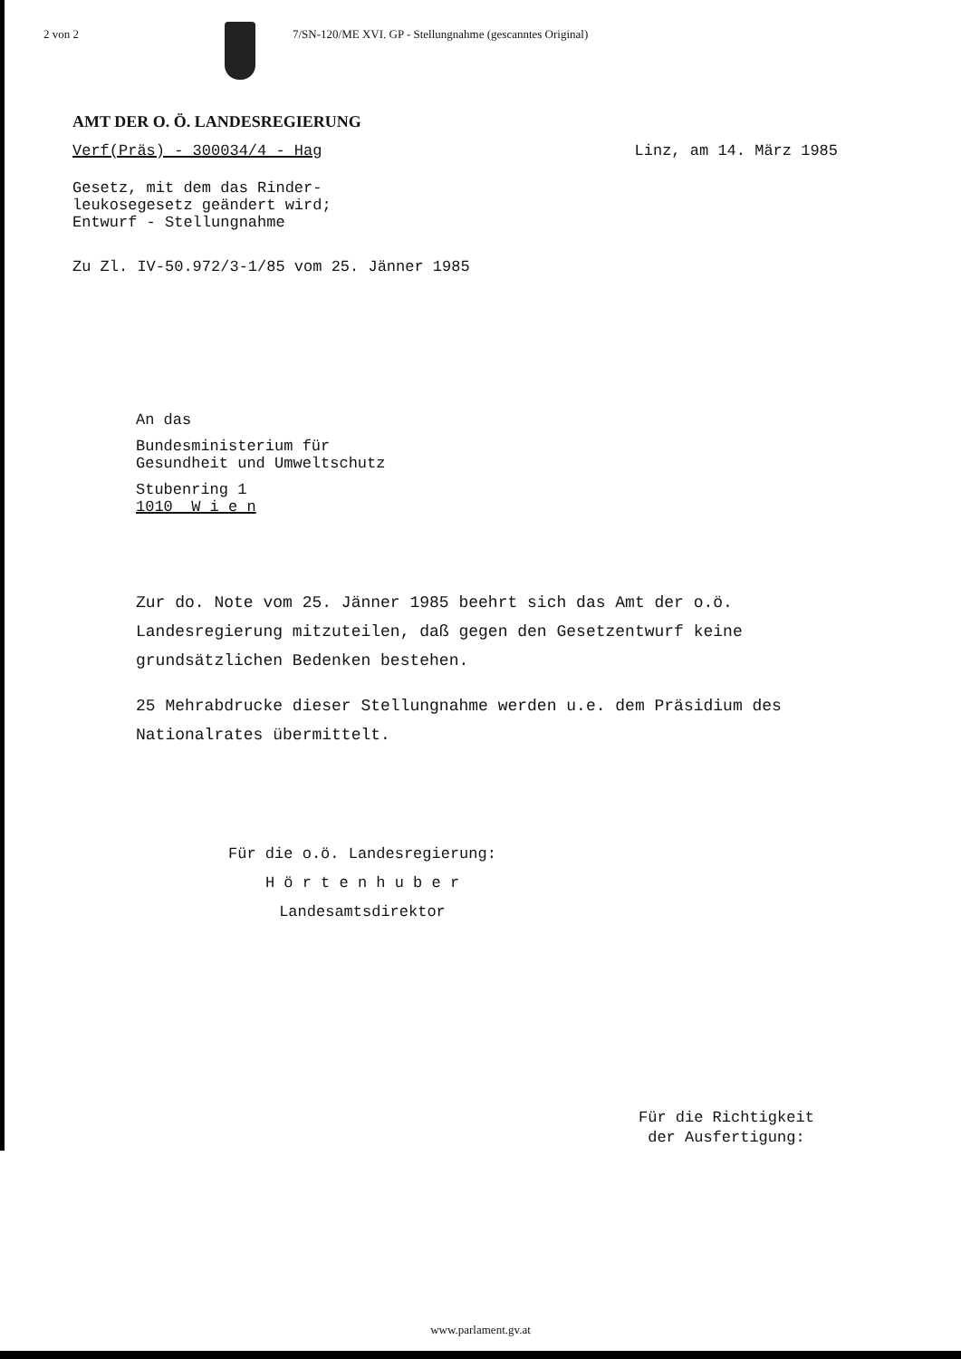2 von 2 7/SN-120/ME XVI. GP - Stellungnahme (gescanntes Original)
AMT DER O. Ö. LANDESREGIERUNG
Verf(Präs) - 300034/4 - Hag Linz, am 14. März 1985
Gesetz, mit dem das Rinder-
leukosegesetz geändert wird;
Entwurf - Stellungnahme
Zu Zl. IV-50.972/3-1/85 vom 25. Jänner 1985
An das
Bundesministerium für
Gesundheit und Umweltschutz
Stubenring 1
1010 W i e n
Zur do. Note vom 25. Jänner 1985 beehrt sich das Amt der o.ö. Landesregierung mitzuteilen, daß gegen den Gesetzentwurf keine grundsätzlichen Bedenken bestehen.
25 Mehrabdrucke dieser Stellungnahme werden u.e. dem Präsidium des Nationalrates übermittelt.
Für die o.ö. Landesregierung:
H ö r t e n h u b e r
Landesamtsdirektor
Für die Richtigkeit
der Ausfertigung:
www.parlament.gv.at